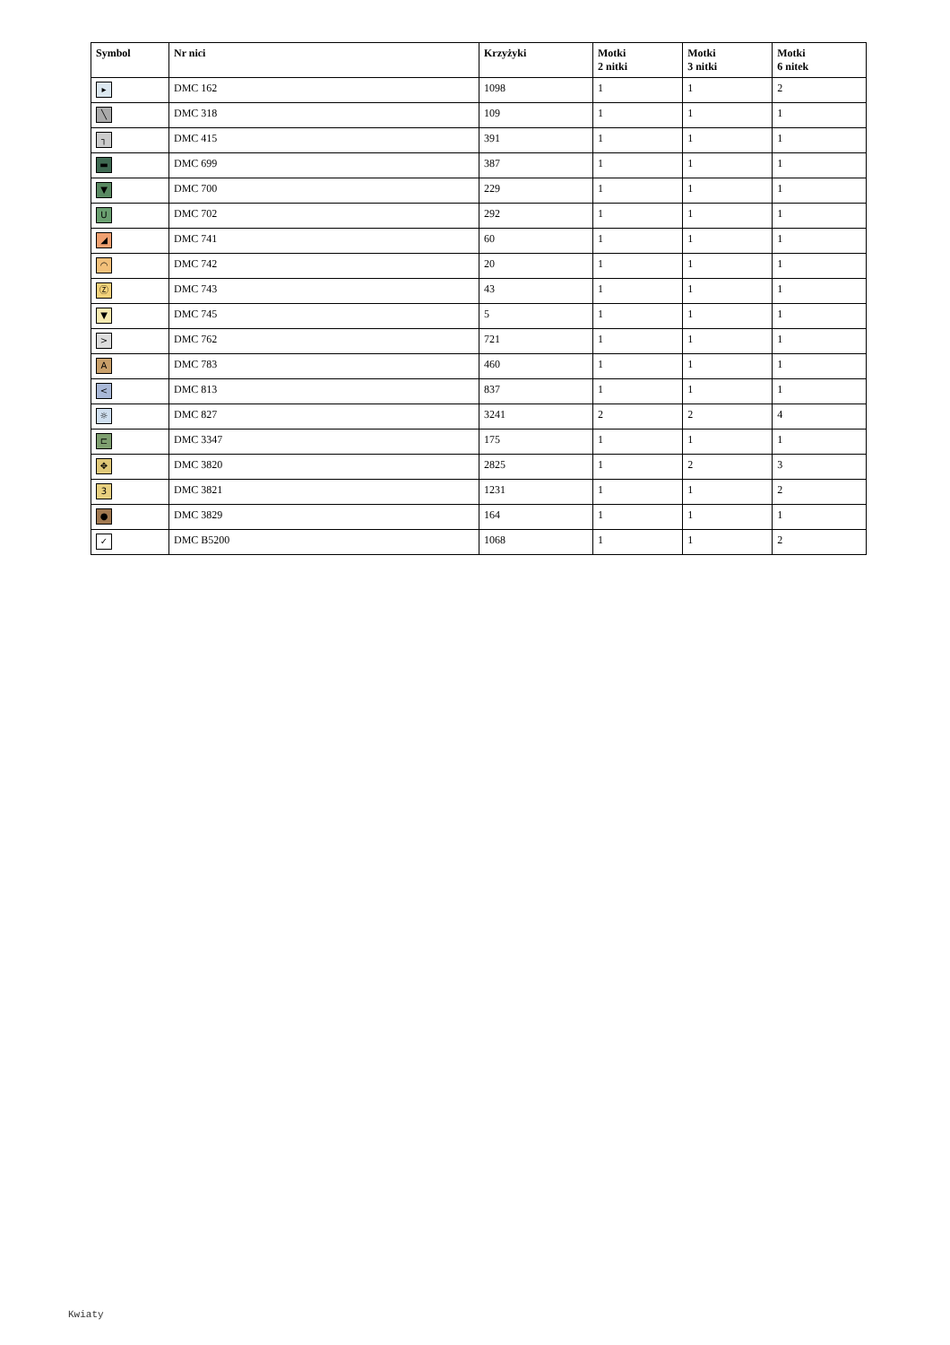| Symbol | Nr nici | Krzyżyki | Motki 2 nitki | Motki 3 nitki | Motki 6 nitek |
| --- | --- | --- | --- | --- | --- |
| ▸ | DMC 162 | 1098 | 1 | 1 | 2 |
| ╲ | DMC 318 | 109 | 1 | 1 | 1 |
| ┐ | DMC 415 | 391 | 1 | 1 | 1 |
| ▬ | DMC 699 | 387 | 1 | 1 | 1 |
| ▼ | DMC 700 | 229 | 1 | 1 | 1 |
| U | DMC 702 | 292 | 1 | 1 | 1 |
| ◢ | DMC 741 | 60 | 1 | 1 | 1 |
| ◠ | DMC 742 | 20 | 1 | 1 | 1 |
| Ⓩ | DMC 743 | 43 | 1 | 1 | 1 |
| ▼ | DMC 745 | 5 | 1 | 1 | 1 |
| > | DMC 762 | 721 | 1 | 1 | 1 |
| A | DMC 783 | 460 | 1 | 1 | 1 |
| < | DMC 813 | 837 | 1 | 1 | 1 |
| ☼ | DMC 827 | 3241 | 2 | 2 | 4 |
| ⊏ | DMC 3347 | 175 | 1 | 1 | 1 |
| ✥ | DMC 3820 | 2825 | 1 | 2 | 3 |
| 3 | DMC 3821 | 1231 | 1 | 1 | 2 |
| ● | DMC 3829 | 164 | 1 | 1 | 1 |
| ✓ | DMC B5200 | 1068 | 1 | 1 | 2 |
Kwiaty